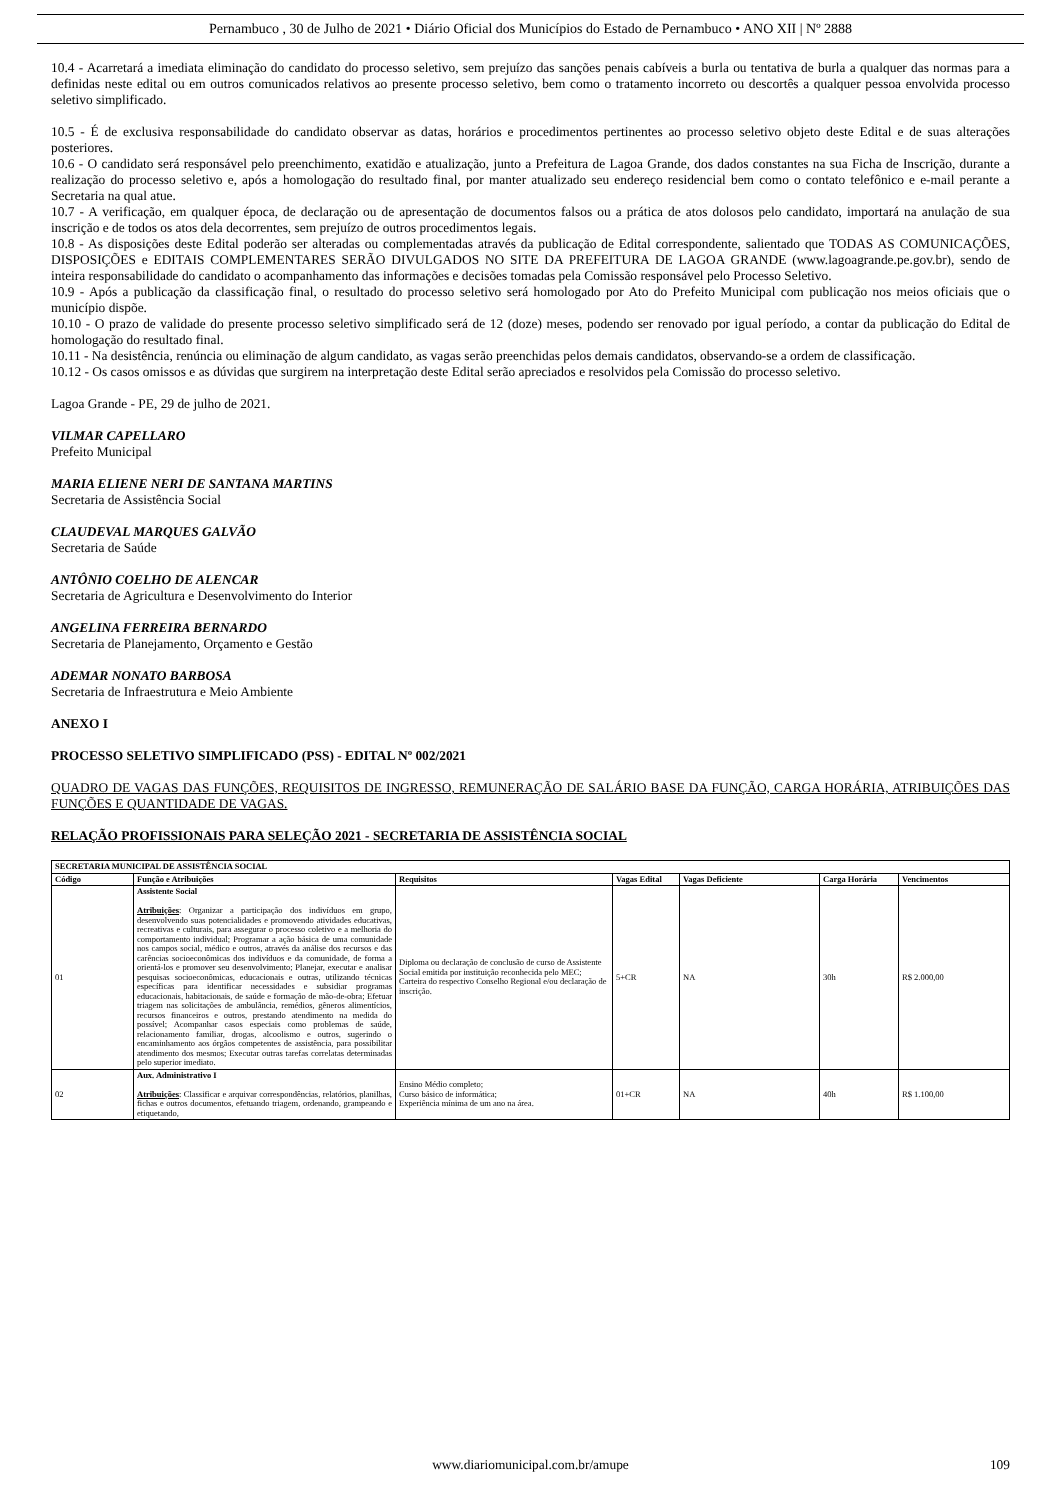Pernambuco , 30 de Julho de 2021 • Diário Oficial dos Municípios do Estado de Pernambuco • ANO XII | Nº 2888
10.4 - Acarretará a imediata eliminação do candidato do processo seletivo, sem prejuízo das sanções penais cabíveis a burla ou tentativa de burla a qualquer das normas para a definidas neste edital ou em outros comunicados relativos ao presente processo seletivo, bem como o tratamento incorreto ou descortês a qualquer pessoa envolvida processo seletivo simplificado.
10.5 - É de exclusiva responsabilidade do candidato observar as datas, horários e procedimentos pertinentes ao processo seletivo objeto deste Edital e de suas alterações posteriores.
10.6 - O candidato será responsável pelo preenchimento, exatidão e atualização, junto a Prefeitura de Lagoa Grande, dos dados constantes na sua Ficha de Inscrição, durante a realização do processo seletivo e, após a homologação do resultado final, por manter atualizado seu endereço residencial bem como o contato telefônico e e-mail perante a Secretaria na qual atue.
10.7 - A verificação, em qualquer época, de declaração ou de apresentação de documentos falsos ou a prática de atos dolosos pelo candidato, importará na anulação de sua inscrição e de todos os atos dela decorrentes, sem prejuízo de outros procedimentos legais.
10.8 - As disposições deste Edital poderão ser alteradas ou complementadas através da publicação de Edital correspondente, salientado que TODAS AS COMUNICAÇÕES, DISPOSIÇÕES e EDITAIS COMPLEMENTARES SERÃO DIVULGADOS NO SITE DA PREFEITURA DE LAGOA GRANDE (www.lagoagrande.pe.gov.br), sendo de inteira responsabilidade do candidato o acompanhamento das informações e decisões tomadas pela Comissão responsável pelo Processo Seletivo.
10.9 - Após a publicação da classificação final, o resultado do processo seletivo será homologado por Ato do Prefeito Municipal com publicação nos meios oficiais que o município dispõe.
10.10 - O prazo de validade do presente processo seletivo simplificado será de 12 (doze) meses, podendo ser renovado por igual período, a contar da publicação do Edital de homologação do resultado final.
10.11 - Na desistência, renúncia ou eliminação de algum candidato, as vagas serão preenchidas pelos demais candidatos, observando-se a ordem de classificação.
10.12 - Os casos omissos e as dúvidas que surgirem na interpretação deste Edital serão apreciados e resolvidos pela Comissão do processo seletivo.
Lagoa Grande - PE, 29 de julho de 2021.
VILMAR CAPELLARO
Prefeito Municipal
MARIA ELIENE NERI DE SANTANA MARTINS
Secretaria de Assistência Social
CLAUDEVAL MARQUES GALVÃO
Secretaria de Saúde
ANTÔNIO COELHO DE ALENCAR
Secretaria de Agricultura e Desenvolvimento do Interior
ANGELINA FERREIRA BERNARDO
Secretaria de Planejamento, Orçamento e Gestão
ADEMAR NONATO BARBOSA
Secretaria de Infraestrutura e Meio Ambiente
ANEXO I
PROCESSO SELETIVO SIMPLIFICADO (PSS) - EDITAL Nº 002/2021
QUADRO DE VAGAS DAS FUNÇÕES, REQUISITOS DE INGRESSO, REMUNERAÇÃO DE SALÁRIO BASE DA FUNÇÃO, CARGA HORÁRIA, ATRIBUIÇÕES DAS FUNÇÕES E QUANTIDADE DE VAGAS.
RELAÇÃO PROFISSIONAIS PARA SELEÇÃO 2021 - SECRETARIA DE ASSISTÊNCIA SOCIAL
| SECRETARIA MUNICIPAL DE ASSISTÊNCIA SOCIAL | | | | | | |
| --- | --- | --- | --- | --- | --- | --- |
| Código | Função e Atribuições | Requisitos | Vagas Edital | Vagas Deficiente | Carga Horária | Vencimentos |
| 01 | Assistente Social Atribuições : Organizar a participação dos indivíduos em grupo, desenvolvendo suas potencialidades e promovendo atividades educativas, recreativas e culturais, para assegurar o processo coletivo e a melhoria do comportamento individual; Programar a ação básica de uma comunidade nos campos social, médico e outros, através da análise dos recursos e das carências socioeconômicas dos indivíduos e da comunidade, de forma a orientá-los e promover seu desenvolvimento; Planejar, executar e analisar pesquisas socioeconômicas, educacionais e outras, utilizando técnicas específicas para identificar necessidades e subsidiar programas educacionais, habitacionais, de saúde e formação de mão-de-obra; Efetuar triagem nas solicitações de ambulância, remédios, gêneros alimentícios, recursos financeiros e outros, prestando atendimento na medida do possível; Acompanhar casos especiais como problemas de saúde, relacionamento familiar, drogas, alcoolismo e outros, sugerindo o encaminhamento aos órgãos competentes de assistência, para possibilitar atendimento dos mesmos; Executar outras tarefas correlatas determinadas pelo superior imediato. | Diploma ou declaração de conclusão de curso de Assistente Social emitida por instituição reconhecida pelo MEC; Carteira do respectivo Conselho Regional e/ou declaração de inscrição. | 5+CR | NA | 30h | R$ 2.000,00 |
| 02 | Aux. Administrativo I Atribuições : Classificar e arquivar correspondências, relatórios, planilhas, fichas e outros documentos, efetuando triagem, ordenando, grampeando e etiquetando, | Ensino Médio completo; Curso básico de informática; Experiência mínima de um ano na área. | 01+CR | NA | 40h | R$ 1.100,00 |
www.diariomunicipal.com.br/amupe 109